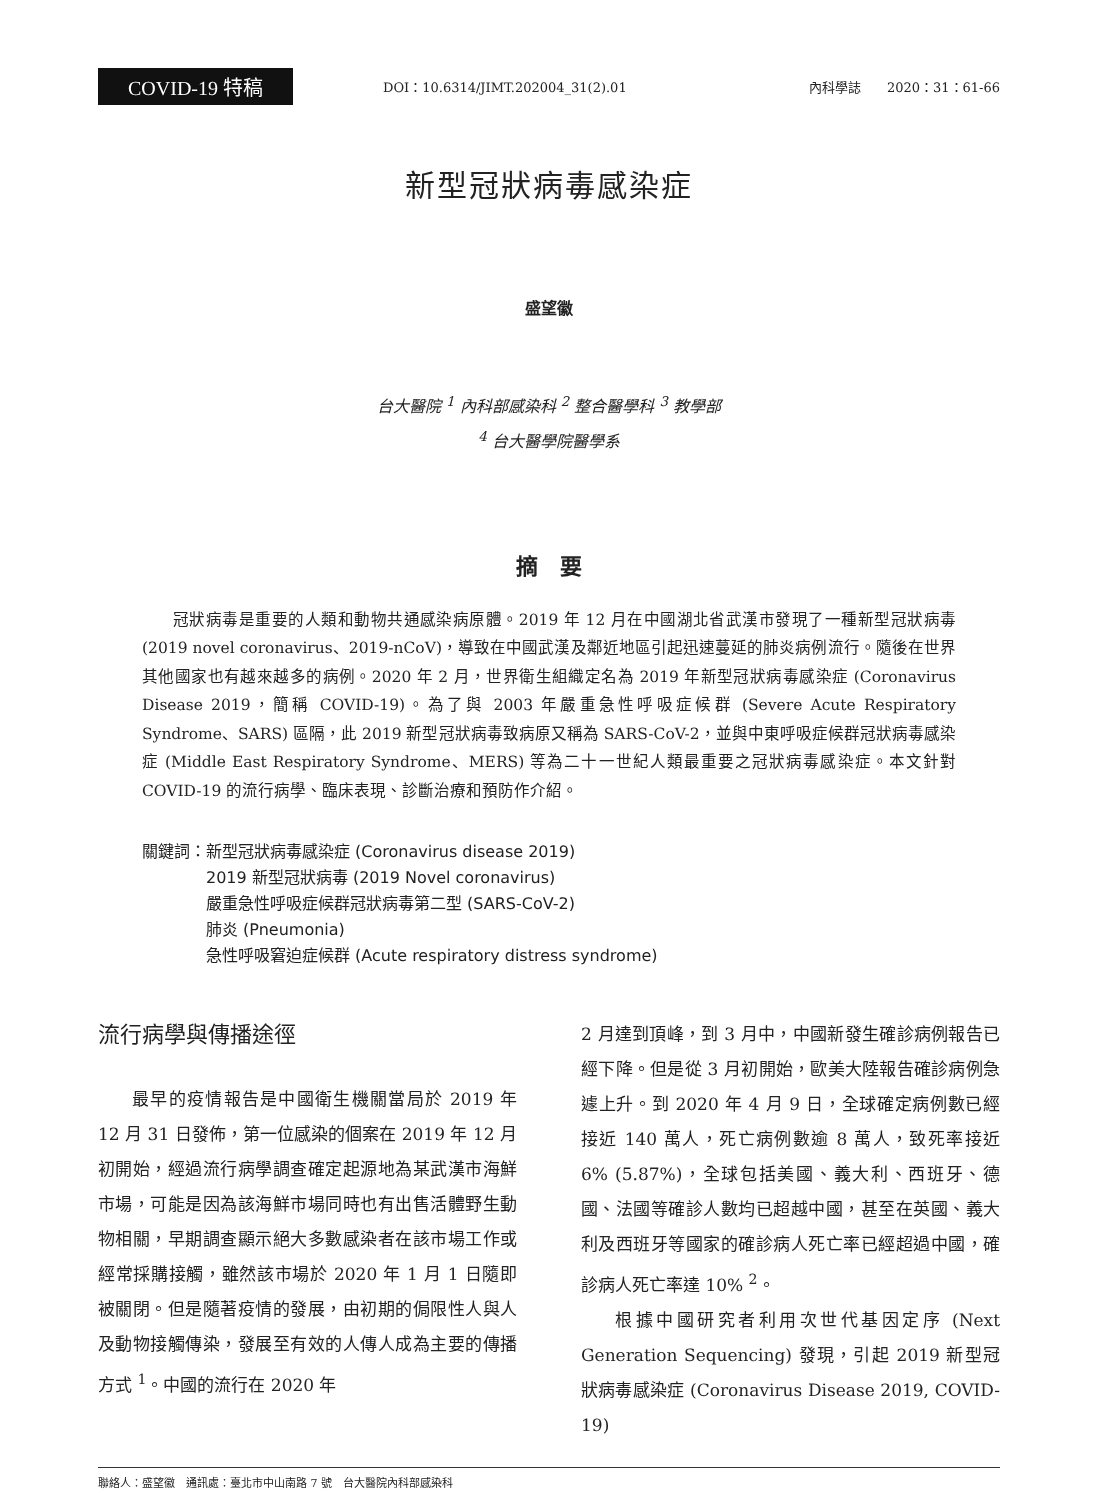COVID-19 特稿 DOI：10.6314/JIMT.202004_31(2).01 內科學誌　　2020：31：61-66
新型冠狀病毒感染症
盛望徽
台大醫院 <sup>1</sup> 內科部感染科 <sup>2</sup> 整合醫學科 <sup>3</sup> 教學部
<sup>4</sup> 台大醫學院醫學系
摘　要
冠狀病毒是重要的人類和動物共通感染病原體。2019 年 12 月在中國湖北省武漢市發現了一種新型冠狀病毒 (2019 novel coronavirus、2019-nCoV)，導致在中國武漢及鄰近地區引起迅速蔓延的肺炎病例流行。隨後在世界其他國家也有越來越多的病例。2020 年 2 月，世界衛生組織定名為 2019 年新型冠狀病毒感染症 (Coronavirus Disease 2019，簡稱 COVID-19)。為了與 2003 年嚴重急性呼吸症候群 (Severe Acute Respiratory Syndrome、SARS) 區隔，此 2019 新型冠狀病毒致病原又稱為 SARS-CoV-2，並與中東呼吸症候群冠狀病毒感染症 (Middle East Respiratory Syndrome、MERS) 等為二十一世紀人類最重要之冠狀病毒感染症。本文針對 COVID-19 的流行病學、臨床表現、診斷治療和預防作介紹。
關鍵詞： 新型冠狀病毒感染症 (Coronavirus disease 2019)
2019 新型冠狀病毒 (2019 Novel coronavirus)
嚴重急性呼吸症候群冠狀病毒第二型 (SARS-CoV-2)
肺炎 (Pneumonia)
急性呼吸窘迫症候群 (Acute respiratory distress syndrome)
流行病學與傳播途徑
最早的疫情報告是中國衛生機關當局於 2019 年 12 月 31 日發佈，第一位感染的個案在 2019 年 12 月初開始，經過流行病學調查確定起源地為某武漢市海鮮市場，可能是因為該海鮮市場同時也有出售活體野生動物相關，早期調查顯示絕大多數感染者在該市場工作或經常採購接觸，雖然該市場於 2020 年 1 月 1 日隨即被關閉。但是隨著疫情的發展，由初期的侷限性人與人及動物接觸傳染，發展至有效的人傳人成為主要的傳播方式 <sup>1</sup>。中國的流行在 2020 年
2 月達到頂峰，到 3 月中，中國新發生確診病例報告已經下降。但是從 3 月初開始，歐美大陸報告確診病例急遽上升。到 2020 年 4 月 9 日，全球確定病例數已經接近 140 萬人，死亡病例數逾 8 萬人，致死率接近 6% (5.87%)，全球包括美國、義大利、西班牙、德國、法國等確診人數均已超越中國，甚至在英國、義大利及西班牙等國家的確診病人死亡率已經超過中國，確診病人死亡率達 10% <sup>2</sup>。
根據中國研究者利用次世代基因定序 (Next Generation Sequencing) 發現，引起 2019 新型冠狀病毒感染症 (Coronavirus Disease 2019, COVID-19)
聯絡人：盛望徽　通訊處：臺北市中山南路 7 號　台大醫院內科部感染科